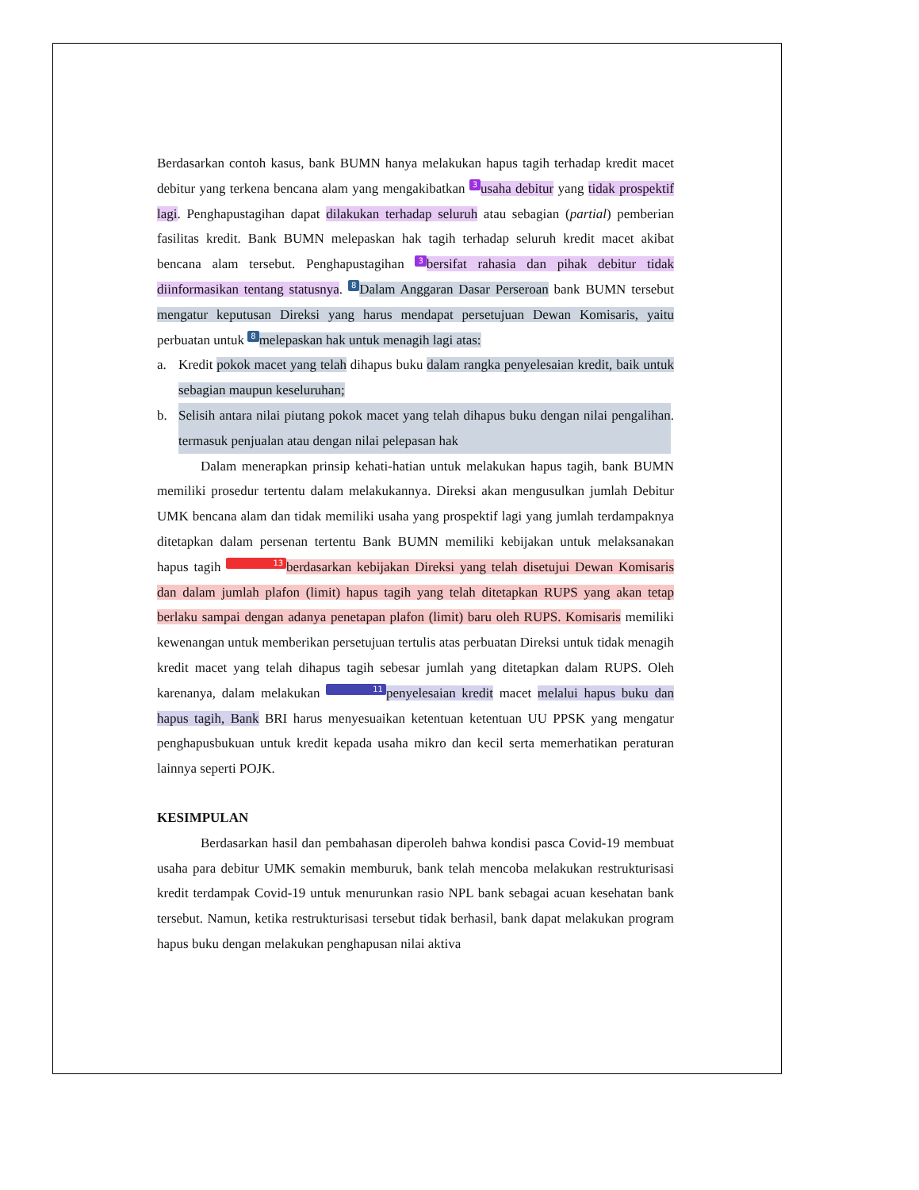Berdasarkan contoh kasus, bank BUMN hanya melakukan hapus tagih terhadap kredit macet debitur yang terkena bencana alam yang mengakibatkan 3 usaha debitur yang tidak prospektif lagi. Penghapustagihan dapat dilakukan terhadap seluruh atau sebagian (partial) pemberian fasilitas kredit. Bank BUMN melepaskan hak tagih terhadap seluruh kredit macet akibat bencana alam tersebut. Penghapustagihan 3 bersifat rahasia dan pihak debitur tidak diinformasikan tentang statusnya. 8 Dalam Anggaran Dasar Perseroan bank BUMN tersebut mengatur keputusan Direksi yang harus mendapat persetujuan Dewan Komisaris, yaitu perbuatan untuk 8 melepaskan hak untuk menagih lagi atas:
a. Kredit pokok macet yang telah dihapus buku dalam rangka penyelesaian kredit, baik untuk sebagian maupun keseluruhan;
b. Selisih antara nilai piutang pokok macet yang telah dihapus buku dengan nilai pengalihan termasuk penjualan atau dengan nilai pelepasan hak.
Dalam menerapkan prinsip kehati-hatian untuk melakukan hapus tagih, bank BUMN memiliki prosedur tertentu dalam melakukannya. Direksi akan mengusulkan jumlah Debitur UMK bencana alam dan tidak memiliki usaha yang prospektif lagi yang jumlah terdampaknya ditetapkan dalam persenan tertentu Bank BUMN memiliki kebijakan untuk melaksanakan hapus tagih 13 berdasarkan kebijakan Direksi yang telah disetujui Dewan Komisaris dan dalam jumlah plafon (limit) hapus tagih yang telah ditetapkan RUPS yang akan tetap berlaku sampai dengan adanya penetapan plafon (limit) baru oleh RUPS. Komisaris memiliki kewenangan untuk memberikan persetujuan tertulis atas perbuatan Direksi untuk tidak menagih kredit macet yang telah dihapus tagih sebesar jumlah yang ditetapkan dalam RUPS. Oleh karenanya, dalam melakukan 11 penyelesaian kredit macet melalui hapus buku dan hapus tagih, Bank BRI harus menyesuaikan ketentuan ketentuan UU PPSK yang mengatur penghapusbukuan untuk kredit kepada usaha mikro dan kecil serta memerhatikan peraturan lainnya seperti POJK.
KESIMPULAN
Berdasarkan hasil dan pembahasan diperoleh bahwa kondisi pasca Covid-19 membuat usaha para debitur UMK semakin memburuk, bank telah mencoba melakukan restrukturisasi kredit terdampak Covid-19 untuk menurunkan rasio NPL bank sebagai acuan kesehatan bank tersebut. Namun, ketika restrukturisasi tersebut tidak berhasil, bank dapat melakukan program hapus buku dengan melakukan penghapusan nilai aktiva